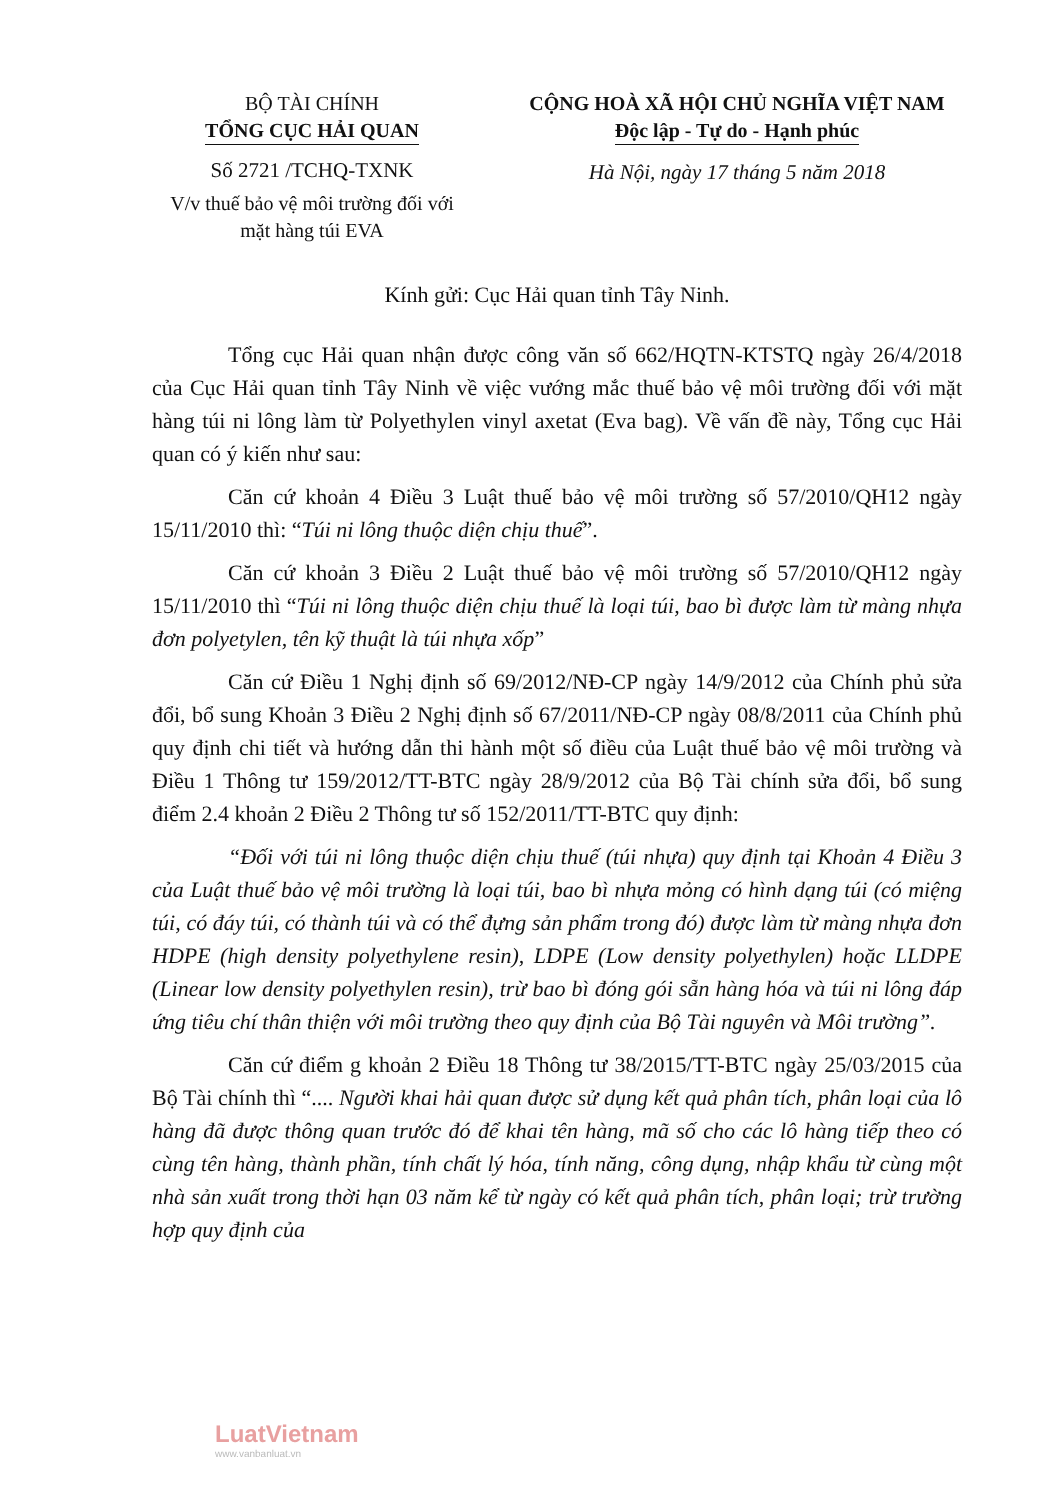BỘ TÀI CHÍNH
TỔNG CỤC HẢI QUAN
Số 2721 /TCHQ-TXNK
V/v thuế bảo vệ môi trường đối với
mặt hàng túi EVA
CỘNG HOÀ XÃ HỘI CHỦ NGHĨA VIỆT NAM
Độc lập - Tự do - Hạnh phúc
Hà Nội, ngày 17 tháng 5 năm 2018
Kính gửi: Cục Hải quan tỉnh Tây Ninh.
Tổng cục Hải quan nhận được công văn số 662/HQTN-KTSTQ ngày 26/4/2018 của Cục Hải quan tỉnh Tây Ninh về việc vướng mắc thuế bảo vệ môi trường đối với mặt hàng túi ni lông làm từ Polyethylen vinyl axetat (Eva bag). Về vấn đề này, Tổng cục Hải quan có ý kiến như sau:
Căn cứ khoản 4 Điều 3 Luật thuế bảo vệ môi trường số 57/2010/QH12 ngày 15/11/2010 thì: “Túi ni lông thuộc diện chịu thuế”.
Căn cứ khoản 3 Điều 2 Luật thuế bảo vệ môi trường số 57/2010/QH12 ngày 15/11/2010 thì “Túi ni lông thuộc diện chịu thuế là loại túi, bao bì được làm từ màng nhựa đơn polyetylen, tên kỹ thuật là túi nhựa xốp”
Căn cứ Điều 1 Nghị định số 69/2012/NĐ-CP ngày 14/9/2012 của Chính phủ sửa đổi, bổ sung Khoản 3 Điều 2 Nghị định số 67/2011/NĐ-CP ngày 08/8/2011 của Chính phủ quy định chi tiết và hướng dẫn thi hành một số điều của Luật thuế bảo vệ môi trường và Điều 1 Thông tư 159/2012/TT-BTC ngày 28/9/2012 của Bộ Tài chính sửa đổi, bổ sung điểm 2.4 khoản 2 Điều 2 Thông tư số 152/2011/TT-BTC quy định:
“Đối với túi ni lông thuộc diện chịu thuế (túi nhựa) quy định tại Khoản 4 Điều 3 của Luật thuế bảo vệ môi trường là loại túi, bao bì nhựa mỏng có hình dạng túi (có miệng túi, có đáy túi, có thành túi và có thể đựng sản phẩm trong đó) được làm từ màng nhựa đơn HDPE (high density polyethylene resin), LDPE (Low density polyethylen) hoặc LLDPE (Linear low density polyethylen resin), trừ bao bì đóng gói sẵn hàng hóa và túi ni lông đáp ứng tiêu chí thân thiện với môi trường theo quy định của Bộ Tài nguyên và Môi trường”.
Căn cứ điểm g khoản 2 Điều 18 Thông tư 38/2015/TT-BTC ngày 25/03/2015 của Bộ Tài chính thì “.... Người khai hải quan được sử dụng kết quả phân tích, phân loại của lô hàng đã được thông quan trước đó để khai tên hàng, mã số cho các lô hàng tiếp theo có cùng tên hàng, thành phần, tính chất lý hóa, tính năng, công dụng, nhập khẩu từ cùng một nhà sản xuất trong thời hạn 03 năm kể từ ngày có kết quả phân tích, phân loại; trừ trường hợp quy định của
LuatVietnam
www.vanbanluat.vn